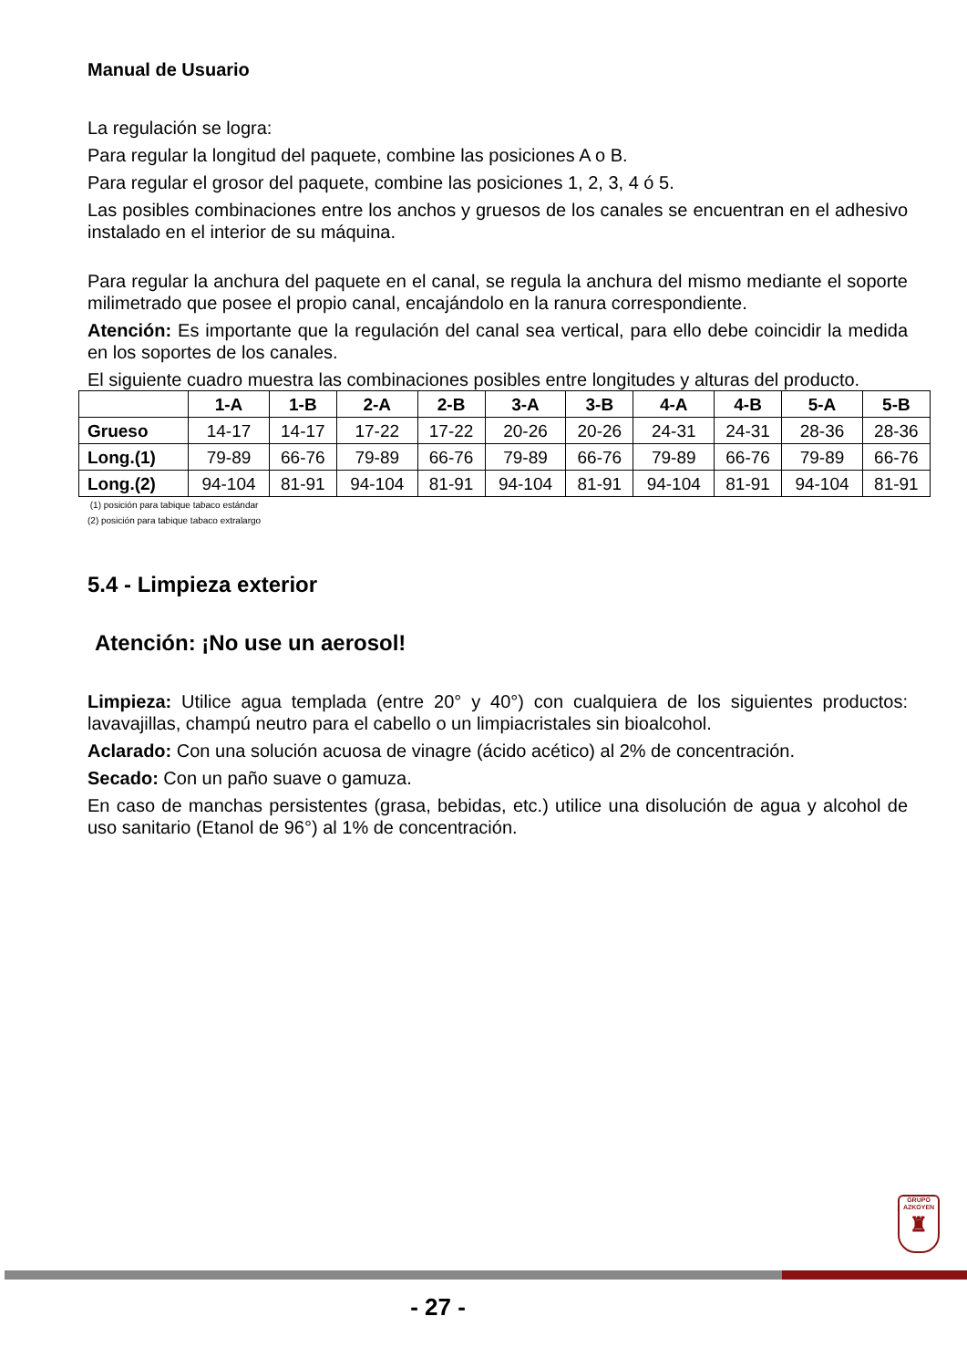Manual de Usuario
La regulación se logra:
Para regular la longitud del paquete, combine las posiciones A o B.
Para regular el grosor del paquete, combine las posiciones 1, 2, 3, 4 ó 5.
Las posibles combinaciones entre los anchos y gruesos de los canales se encuentran en el adhesivo instalado en el interior de su máquina.
Para regular la anchura del paquete en el canal, se regula la anchura del mismo mediante el soporte milimetrado que posee el propio canal, encajándolo en la ranura correspondiente.
Atención: Es importante que la regulación del canal sea vertical, para ello debe coincidir la medida en los soportes de los canales.
El siguiente cuadro muestra las combinaciones posibles entre longitudes y alturas del producto.
| | 1-A | 1-B | 2-A | 2-B | 3-A | 3-B | 4-A | 4-B | 5-A | 5-B |
| --- | --- | --- | --- | --- | --- | --- | --- | --- | --- | --- |
| Grueso | 14-17 | 14-17 | 17-22 | 17-22 | 20-26 | 20-26 | 24-31 | 24-31 | 28-36 | 28-36 |
| Long.(1) | 79-89 | 66-76 | 79-89 | 66-76 | 79-89 | 66-76 | 79-89 | 66-76 | 79-89 | 66-76 |
| Long.(2) | 94-104 | 81-91 | 94-104 | 81-91 | 94-104 | 81-91 | 94-104 | 81-91 | 94-104 | 81-91 |
(1) posición para tabique tabaco estándar
(2) posición para tabique tabaco extralargo
5.4 - Limpieza exterior
Atención: ¡No use un aerosol!
Limpieza: Utilice agua templada (entre 20° y 40°) con cualquiera de los siguientes productos: lavavajillas, champú neutro para el cabello o un limpiacristales sin bioalcohol.
Aclarado: Con una solución acuosa de vinagre (ácido acético) al 2% de concentración.
Secado: Con un paño suave o gamuza.
En caso de manchas persistentes (grasa, bebidas, etc.) utilice una disolución de agua y alcohol de uso sanitario (Etanol de 96°) al 1% de concentración.
GRUPO
AZKOYEN
♜
- 27 -